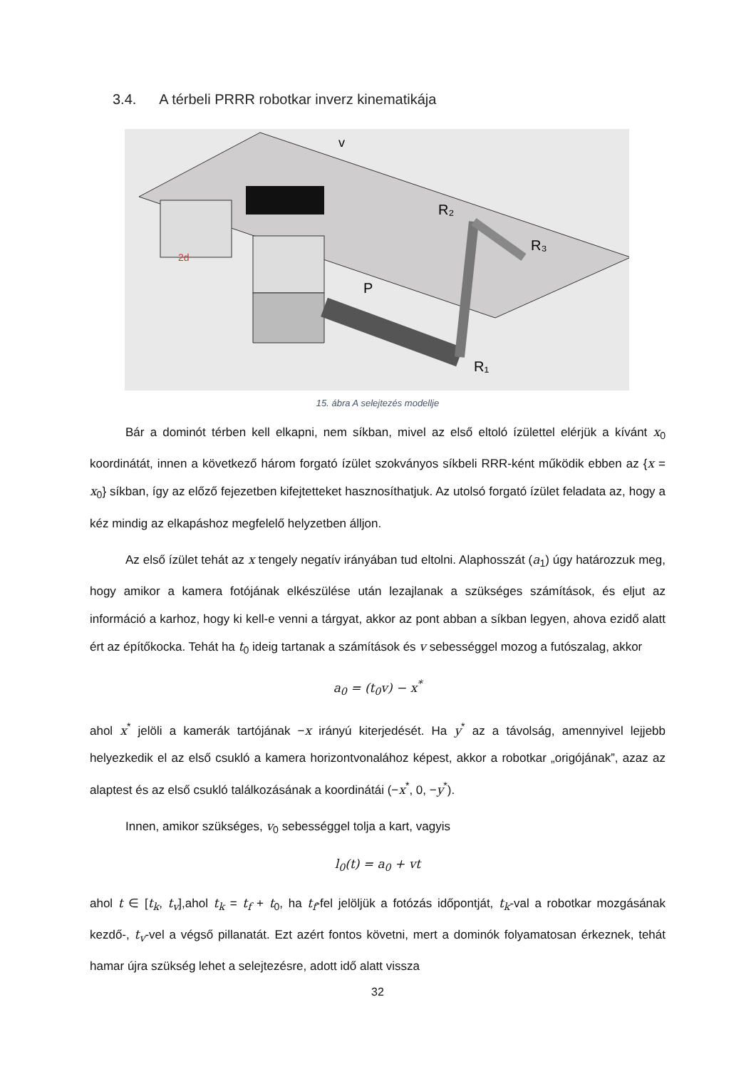3.4. A térbeli PRRR robotkar inverz kinematikája
R₂
R₁
R₃
P
v
2d
15. ábra A selejtezés modellje
Bár a dominót térben kell elkapni, nem síkban, mivel az első eltoló ízülettel elérjük a kívánt x<sub>0</sub> koordinátát, innen a következő három forgató ízület szokványos síkbeli RRR-ként működik ebben az {x = x<sub>0</sub>} síkban, így az előző fejezetben kifejtetteket hasznosíthatjuk. Az utolsó forgató ízület feladata az, hogy a kéz mindig az elkapáshoz megfelelő helyzetben álljon.
Az első ízület tehát az x tengely negatív irányában tud eltolni. Alaphosszát (a<sub>1</sub>) úgy határozzuk meg, hogy amikor a kamera fotójának elkészülése után lezajlanak a szükséges számítások, és eljut az információ a karhoz, hogy ki kell-e venni a tárgyat, akkor az pont abban a síkban legyen, ahova ezidő alatt ért az építőkocka. Tehát ha t<sub>0</sub> ideig tartanak a számítások és v sebességgel mozog a futószalag, akkor
a<sub>0</sub> = (t<sub>0</sub>v) − x<sup>*</sup>
ahol x<sup>*</sup> jelöli a kamerák tartójának −x irányú kiterjedését. Ha y<sup>*</sup> az a távolság, amennyivel lejjebb helyezkedik el az első csukló a kamera horizontvonalához képest, akkor a robotkar „origójának”, azaz az alaptest és az első csukló találkozásának a koordinátái (−x<sup>*</sup>, 0, −y<sup>*</sup>).
Innen, amikor szükséges, v<sub>0</sub> sebességgel tolja a kart, vagyis
l<sub>0</sub>(t) = a<sub>0</sub> + vt
ahol t ∈ [t<sub>k</sub>, t<sub>v</sub>],ahol t<sub>k</sub> = t<sub>f</sub> + t<sub>0</sub>, ha t<sub>f</sub>-fel jelöljük a fotózás időpontját, t<sub>k</sub>-val a robotkar mozgásának kezdő-, t<sub>v</sub>-vel a végső pillanatát. Ezt azért fontos követni, mert a dominók folyamatosan érkeznek, tehát hamar újra szükség lehet a selejtezésre, adott idő alatt vissza
32